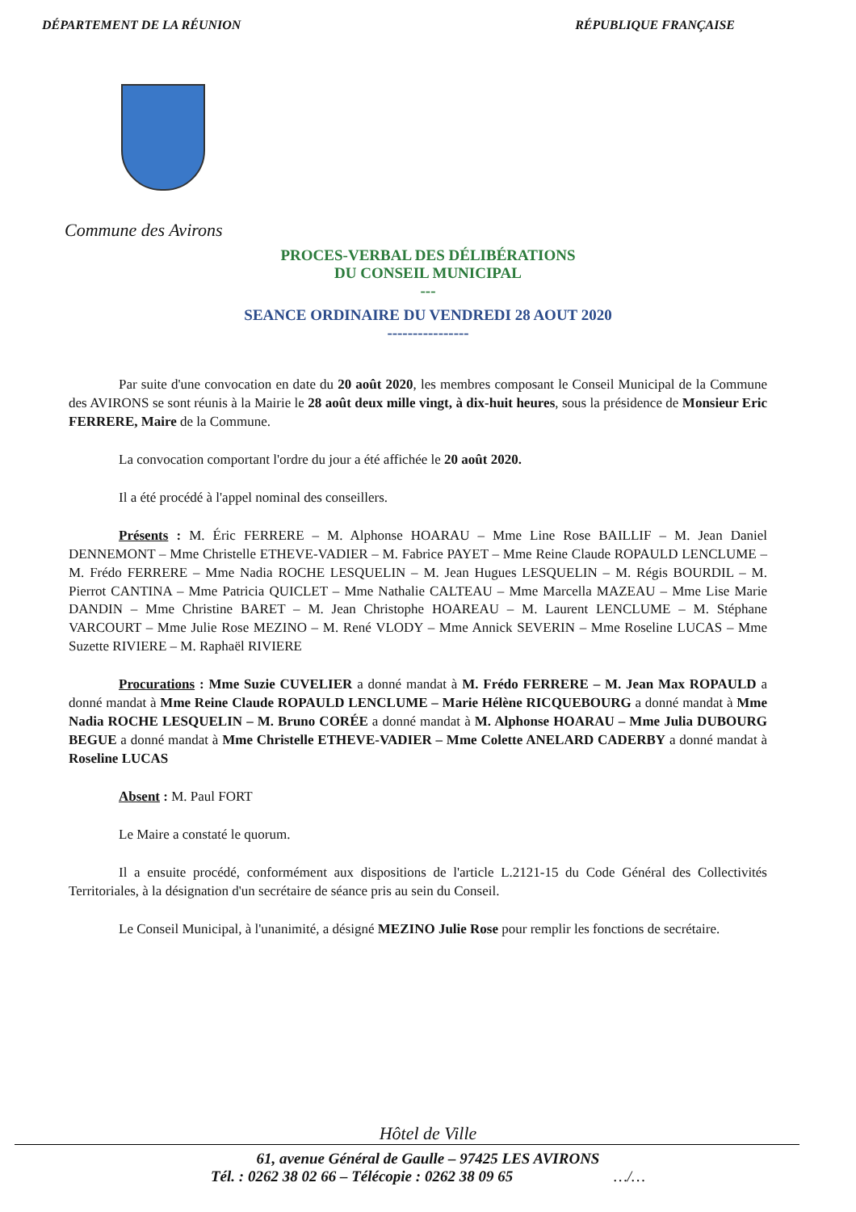DÉPARTEMENT DE LA RÉUNION RÉPUBLIQUE FRANÇAISE
Commune des Avirons
PROCES-VERBAL DES DÉLIBÉRATIONS
DU CONSEIL MUNICIPAL
---
SEANCE ORDINAIRE DU VENDREDI 28 AOUT 2020
----------------
Par suite d'une convocation en date du 20 août 2020, les membres composant le Conseil Municipal de la Commune des AVIRONS se sont réunis à la Mairie le 28 août deux mille vingt, à dix-huit heures, sous la présidence de Monsieur Eric FERRERE, Maire de la Commune.
La convocation comportant l'ordre du jour a été affichée le 20 août 2020.
Il a été procédé à l'appel nominal des conseillers.
Présents : M. Éric FERRERE – M. Alphonse HOARAU – Mme Line Rose BAILLIF – M. Jean Daniel DENNEMONT – Mme Christelle ETHEVE-VADIER – M. Fabrice PAYET – Mme Reine Claude ROPAULD LENCLUME – M. Frédo FERRERE – Mme Nadia ROCHE LESQUELIN – M. Jean Hugues LESQUELIN – M. Régis BOURDIL – M. Pierrot CANTINA – Mme Patricia QUICLET – Mme Nathalie CALTEAU – Mme Marcella MAZEAU – Mme Lise Marie DANDIN – Mme Christine BARET – M. Jean Christophe HOAREAU – M. Laurent LENCLUME – M. Stéphane VARCOURT – Mme Julie Rose MEZINO – M. René VLODY – Mme Annick SEVERIN – Mme Roseline LUCAS – Mme Suzette RIVIERE – M. Raphaël RIVIERE
Procurations : Mme Suzie CUVELIER a donné mandat à M. Frédo FERRERE – M. Jean Max ROPAULD a donné mandat à Mme Reine Claude ROPAULD LENCLUME – Marie Hélène RICQUEBOURG a donné mandat à Mme Nadia ROCHE LESQUELIN – M. Bruno CORÉE a donné mandat à M. Alphonse HOARAU – Mme Julia DUBOURG BEGUE a donné mandat à Mme Christelle ETHEVE-VADIER – Mme Colette ANELARD CADERBY a donné mandat à Roseline LUCAS
Absent : M. Paul FORT
Le Maire a constaté le quorum.
Il a ensuite procédé, conformément aux dispositions de l'article L.2121-15 du Code Général des Collectivités Territoriales, à la désignation d'un secrétaire de séance pris au sein du Conseil.
Le Conseil Municipal, à l'unanimité, a désigné MEZINO Julie Rose pour remplir les fonctions de secrétaire.
Hôtel de Ville
61, avenue Général de Gaulle – 97425 LES AVIRONS
Tél. : 0262 38 02 66 – Télécopie : 0262 38 09 65 …/…